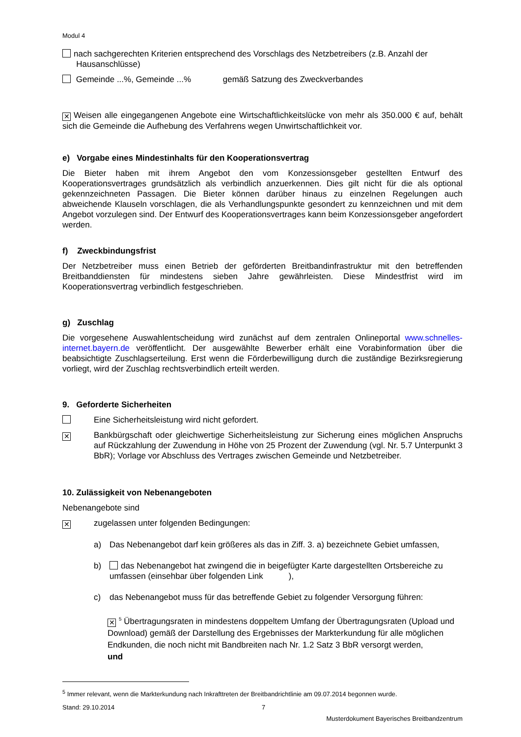Modul 4
nach sachgerechten Kriterien entsprechend des Vorschlags des Netzbetreibers (z.B. Anzahl der
Hausanschlüsse)
Gemeinde ...%, Gemeinde ...% gemäß Satzung des Zweckverbandes
✕ Weisen alle eingegangenen Angebote eine Wirtschaftlichkeitslücke von mehr als 350.000 € auf, behält sich die Gemeinde die Aufhebung des Verfahrens wegen Unwirtschaftlichkeit vor.
e) Vorgabe eines Mindestinhalts für den Kooperationsvertrag
Die Bieter haben mit ihrem Angebot den vom Konzessionsgeber gestellten Entwurf des Kooperationsvertrages grundsätzlich als verbindlich anzuerkennen. Dies gilt nicht für die als optional gekennzeichneten Passagen. Die Bieter können darüber hinaus zu einzelnen Regelungen auch abweichende Klauseln vorschlagen, die als Verhandlungspunkte gesondert zu kennzeichnen und mit dem Angebot vorzulegen sind. Der Entwurf des Kooperationsvertrages kann beim Konzessionsgeber angefordert werden.
f) Zweckbindungsfrist
Der Netzbetreiber muss einen Betrieb der geförderten Breitbandinfrastruktur mit den betreffenden Breitbanddiensten für mindestens sieben Jahre gewährleisten. Diese Mindestfrist wird im Kooperationsvertrag verbindlich festgeschrieben.
g) Zuschlag
Die vorgesehene Auswahlentscheidung wird zunächst auf dem zentralen Onlineportal www.schnelles-internet.bayern.de veröffentlicht. Der ausgewählte Bewerber erhält eine Vorabinformation über die beabsichtigte Zuschlagserteilung. Erst wenn die Förderbewilligung durch die zuständige Bezirksregierung vorliegt, wird der Zuschlag rechtsverbindlich erteilt werden.
9. Geforderte Sicherheiten
Eine Sicherheitsleistung wird nicht gefordert.
✕
Bankbürgschaft oder gleichwertige Sicherheitsleistung zur Sicherung eines möglichen Anspruchs auf Rückzahlung der Zuwendung in Höhe von 25 Prozent der Zuwendung (vgl. Nr. 5.7 Unterpunkt 3 BbR); Vorlage vor Abschluss des Vertrages zwischen Gemeinde und Netzbetreiber.
10. Zulässigkeit von Nebenangeboten
Nebenangebote sind
✕
zugelassen unter folgenden Bedingungen:
a) Das Nebenangebot darf kein größeres als das in Ziff. 3. a) bezeichnete Gebiet umfassen,
b) das Nebenangebot hat zwingend die in beigefügter Karte dargestellten Ortsbereiche zu umfassen (einsehbar über folgenden Link ),
c) das Nebenangebot muss für das betreffende Gebiet zu folgender Versorgung führen:
✕<sup>5</sup> Übertragungsraten in mindestens doppeltem Umfang der Übertragungsraten (Upload und Download) gemäß der Darstellung des Ergebnisses der Markterkundung für alle möglichen Endkunden, die noch nicht mit Bandbreiten nach Nr. 1.2 Satz 3 BbR versorgt werden,
und
<sup>5</sup> Immer relevant, wenn die Markterkundung nach Inkrafttreten der Breitbandrichtlinie am 09.07.2014 begonnen wurde.
Stand: 29.10.2014 7
Musterdokument Bayerisches Breitbandzentrum